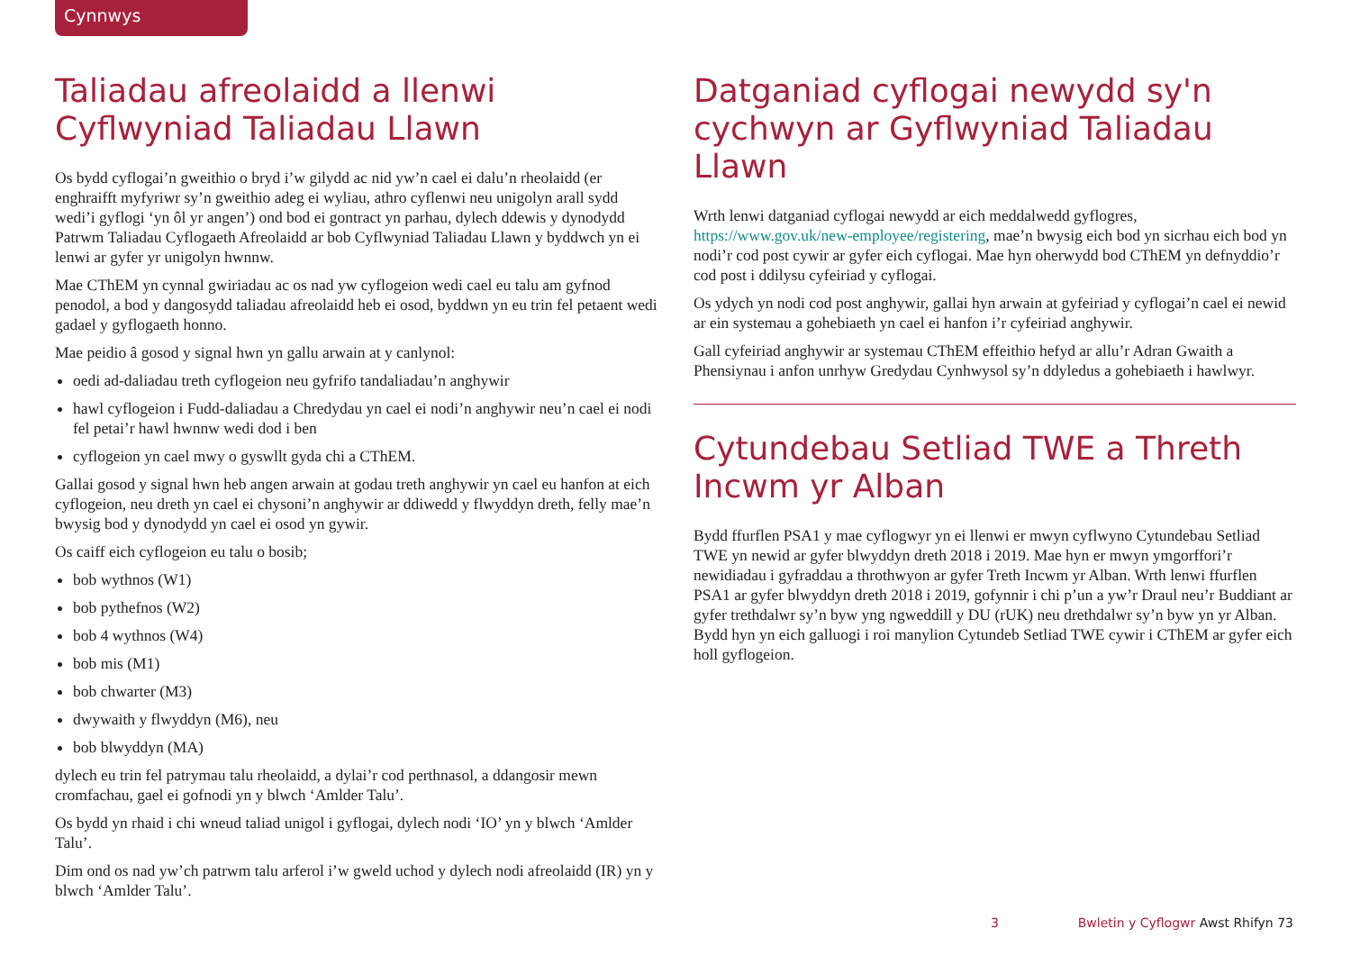Cynnwys
Taliadau afreolaidd a llenwi Cyflwyniad Taliadau Llawn
Os bydd cyflogai’n gweithio o bryd i’w gilydd ac nid yw’n cael ei dalu’n rheolaidd (er enghraifft myfyriwr sy’n gweithio adeg ei wyliau, athro cyflenwi neu unigolyn arall sydd wedi’i gyflogi ‘yn ôl yr angen’) ond bod ei gontract yn parhau, dylech ddewis y dynodydd Patrwm Taliadau Cyflogaeth Afreolaidd ar bob Cyflwyniad Taliadau Llawn y byddwch yn ei lenwi ar gyfer yr unigolyn hwnnw.
Mae CThEM yn cynnal gwiriadau ac os nad yw cyflogeion wedi cael eu talu am gyfnod penodol, a bod y dangosydd taliadau afreolaidd heb ei osod, byddwn yn eu trin fel petaent wedi gadael y gyflogaeth honno.
Mae peidio â gosod y signal hwn yn gallu arwain at y canlynol:
oedi ad-daliadau treth cyflogeion neu gyfrifo tandaliadau’n anghywir
hawl cyflogeion i Fudd-daliadau a Chredydau yn cael ei nodi’n anghywir neu’n cael ei nodi fel petai’r hawl hwnnw wedi dod i ben
cyflogeion yn cael mwy o gyswllt gyda chi a CThEM.
Gallai gosod y signal hwn heb angen arwain at godau treth anghywir yn cael eu hanfon at eich cyflogeion, neu dreth yn cael ei chysoni’n anghywir ar ddiwedd y flwyddyn dreth, felly mae’n bwysig bod y dynodydd yn cael ei osod yn gywir.
Os caiff eich cyflogeion eu talu o bosib;
bob wythnos (W1)
bob pythefnos (W2)
bob 4 wythnos (W4)
bob mis (M1)
bob chwarter (M3)
dwywaith y flwyddyn (M6), neu
bob blwyddyn (MA)
dylech eu trin fel patrymau talu rheolaidd, a dylai’r cod perthnasol, a ddangosir mewn cromfachau, gael ei gofnodi yn y blwch ‘Amlder Talu’.
Os bydd yn rhaid i chi wneud taliad unigol i gyflogai, dylech nodi ‘IO’ yn y blwch ‘Amlder Talu’.
Dim ond os nad yw’ch patrwm talu arferol i’w gweld uchod y dylech nodi afreolaidd (IR) yn y blwch ‘Amlder Talu’.
Datganiad cyflogai newydd sy'n cychwyn ar Gyflwyniad Taliadau Llawn
Wrth lenwi datganiad cyflogai newydd ar eich meddalwedd gyflogres, https://www.gov.uk/new-employee/registering, mae’n bwysig eich bod yn sicrhau eich bod yn nodi’r cod post cywir ar gyfer eich cyflogai. Mae hyn oherwydd bod CThEM yn defnyddio’r cod post i ddilysu cyfeiriad y cyflogai.
Os ydych yn nodi cod post anghywir, gallai hyn arwain at gyfeiriad y cyflogai’n cael ei newid ar ein systemau a gohebiaeth yn cael ei hanfon i’r cyfeiriad anghywir.
Gall cyfeiriad anghywir ar systemau CThEM effeithio hefyd ar allu’r Adran Gwaith a Phensiynau i anfon unrhyw Gredydau Cynhwysol sy’n ddyledus a gohebiaeth i hawlwyr.
Cytundebau Setliad TWE a Threth Incwm yr Alban
Bydd ffurflen PSA1 y mae cyflogwyr yn ei llenwi er mwyn cyflwyno Cytundebau Setliad TWE yn newid ar gyfer blwyddyn dreth 2018 i 2019. Mae hyn er mwyn ymgorffori’r newidiadau i gyfraddau a throthwyon ar gyfer Treth Incwm yr Alban. Wrth lenwi ffurflen PSA1 ar gyfer blwyddyn dreth 2018 i 2019, gofynnir i chi p’un a yw’r Draul neu’r Buddiant ar gyfer trethdalwr sy’n byw yng ngweddill y DU (rUK) neu drethdalwr sy’n byw yn yr Alban. Bydd hyn yn eich galluogi i roi manylion Cytundeb Setliad TWE cywir i CThEM ar gyfer eich holl gyflogeion.
3 Bwletin y Cyflogwr Awst Rhifyn 73